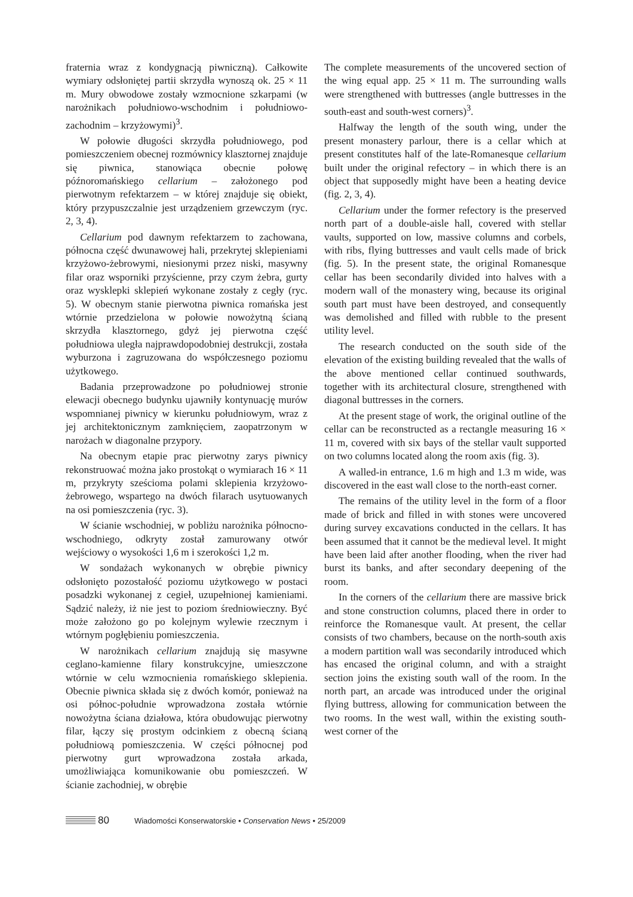fraternia wraz z kondygnacją piwniczną). Całkowite wymiary odsłoniętej partii skrzydła wynoszą ok. 25 × 11 m. Mury obwodowe zostały wzmocnione szkarpami (w narożnikach południowo-wschodnim i południowo-zachodnim – krzyżowymi)<sup>3</sup>.
W połowie długości skrzydła południowego, pod pomieszczeniem obecnej rozmównicy klasztornej znajduje się piwnica, stanowiąca obecnie połowę późnoromańskiego cellarium – założonego pod pierwotnym refektarzem – w której znajduje się obiekt, który przypuszczalnie jest urządzeniem grzewczym (ryc. 2, 3, 4).
Cellarium pod dawnym refektarzem to zachowana, północna część dwunawowej hali, przekrytej sklepieniami krzyżowo-żebrowymi, niesionymi przez niski, masywny filar oraz wsporniki przyścienne, przy czym żebra, gurty oraz wysklepki sklepień wykonane zostały z cegły (ryc. 5). W obecnym stanie pierwotna piwnica romańska jest wtórnie przedzielona w połowie nowożytną ścianą skrzydła klasztornego, gdyż jej pierwotna część południowa uległa najprawdopodobniej destrukcji, została wyburzona i zagruzowana do współczesnego poziomu użytkowego.
Badania przeprowadzone po południowej stronie elewacji obecnego budynku ujawniły kontynuację murów wspomnianej piwnicy w kierunku południowym, wraz z jej architektonicznym zamknięciem, zaopatrzonym w narożach w diagonalne przypory.
Na obecnym etapie prac pierwotny zarys piwnicy rekonstruować można jako prostokąt o wymiarach 16 × 11 m, przykryty sześcioma polami sklepienia krzyżowo-żebrowego, wspartego na dwóch filarach usytuowanych na osi pomieszczenia (ryc. 3).
W ścianie wschodniej, w pobliżu narożnika północno-wschodniego, odkryty został zamurowany otwór wejściowy o wysokości 1,6 m i szerokości 1,2 m.
W sondażach wykonanych w obrębie piwnicy odsłonięto pozostałość poziomu użytkowego w postaci posadzki wykonanej z cegieł, uzupełnionej kamieniami. Sądzić należy, iż nie jest to poziom średniowieczny. Być może założono go po kolejnym wylewie rzecznym i wtórnym pogłębieniu pomieszczenia.
W narożnikach cellarium znajdują się masywne ceglano-kamienne filary konstrukcyjne, umieszczone wtórnie w celu wzmocnienia romańskiego sklepienia. Obecnie piwnica składa się z dwóch komór, ponieważ na osi północ-południe wprowadzona została wtórnie nowożytna ściana działowa, która obudowując pierwotny filar, łączy się prostym odcinkiem z obecną ścianą południową pomieszczenia. W części północnej pod pierwotny gurt wprowadzona została arkada, umożliwiająca komunikowanie obu pomieszczeń. W ścianie zachodniej, w obrębie
The complete measurements of the uncovered section of the wing equal app. 25 × 11 m. The surrounding walls were strengthened with buttresses (angle buttresses in the south-east and south-west corners)<sup>3</sup>.
Halfway the length of the south wing, under the present monastery parlour, there is a cellar which at present constitutes half of the late-Romanesque cellarium built under the original refectory – in which there is an object that supposedly might have been a heating device (fig. 2, 3, 4).
Cellarium under the former refectory is the preserved north part of a double-aisle hall, covered with stellar vaults, supported on low, massive columns and corbels, with ribs, flying buttresses and vault cells made of brick (fig. 5). In the present state, the original Romanesque cellar has been secondarily divided into halves with a modern wall of the monastery wing, because its original south part must have been destroyed, and consequently was demolished and filled with rubble to the present utility level.
The research conducted on the south side of the elevation of the existing building revealed that the walls of the above mentioned cellar continued southwards, together with its architectural closure, strengthened with diagonal buttresses in the corners.
At the present stage of work, the original outline of the cellar can be reconstructed as a rectangle measuring 16 × 11 m, covered with six bays of the stellar vault supported on two columns located along the room axis (fig. 3).
A walled-in entrance, 1.6 m high and 1.3 m wide, was discovered in the east wall close to the north-east corner.
The remains of the utility level in the form of a floor made of brick and filled in with stones were uncovered during survey excavations conducted in the cellars. It has been assumed that it cannot be the medieval level. It might have been laid after another flooding, when the river had burst its banks, and after secondary deepening of the room.
In the corners of the cellarium there are massive brick and stone construction columns, placed there in order to reinforce the Romanesque vault. At present, the cellar consists of two chambers, because on the north-south axis a modern partition wall was secondarily introduced which has encased the original column, and with a straight section joins the existing south wall of the room. In the north part, an arcade was introduced under the original flying buttress, allowing for communication between the two rooms. In the west wall, within the existing south- west corner of the
80 Wiadomości Konserwatorskie • Conservation News • 25/2009